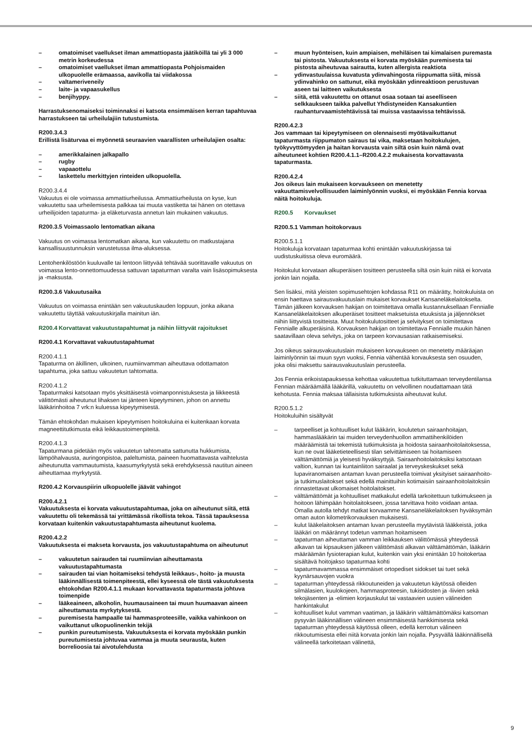– omatoimiset vaellukset ilman ammattiopasta jäätiköillä tai yli 3 000 metrin korkeudessa
– omatoimiset vaellukset ilman ammattiopasta Pohjoismaiden ulkopuolelle erämaassa, aavikolla tai viidakossa
– valtameriveneily
– laite- ja vapaasukellus
– benjihyppy.
Harrastuksenomaiseksi toiminnaksi ei katsota ensimmäisen kerran tapahtuvaa harrastukseen tai urheilulajiin tutustumista.
R200.3.4.3
Erillistä lisäturvaa ei myönnetä seuraavien vaarallisten urheilulajien osalta:
– amerikkalainen jalkapallo
– rugby
– vapaaottelu
– laskettelu merkittyjen rinteiden ulkopuolella.
R200.3.4.4
Vakuutus ei ole voimassa ammattiurheilussa. Ammattiurheilusta on kyse, kun vakuutettu saa urheilemisesta palkkaa tai muuta vastiketta tai hänen on otettava urheilijoiden tapaturma- ja eläketurvasta annetun lain mukainen vakuutus.
R200.3.5 Voimassaolo lentomatkan aikana
Vakuutus on voimassa lentomatkan aikana, kun vakuutettu on matkustajana kansallisuustunnuksin varustetussa ilma-aluksessa.
Lentohenkilöstöön kuuluvalle tai lentoon liittyvää tehtävää suorittavalle vakuutus on voimassa lento-onnettomuudessa sattuvan tapaturman varalta vain lisäsopimuksesta ja -maksusta.
R200.3.6 Vakuutusaika
Vakuutus on voimassa enintään sen vakuutuskauden loppuun, jonka aikana vakuutettu täyttää vakuutuskirjalla mainitun iän.
R200.4 Korvattavat vakuutustapahtumat ja näihin liittyvät rajoitukset
R200.4.1 Korvattavat vakuutustapahtumat
R200.4.1.1
Tapaturma on äkillinen, ulkoinen, ruumiinvamman aiheuttava odottamaton tapahtuma, joka sattuu vakuutetun tahtomatta.
R200.4.1.2
Tapaturmaksi katsotaan myös yksittäisestä voimanponnistuksesta ja liikkeestä välittömästi aiheutunut lihaksen tai jänteen kipeytyminen, johon on annettu lääkärinhoitoa 7 vrk:n kuluessa kipeytymisestä.
Tämän ehtokohdan mukaisen kipeytymisen hoitokuluina ei kuitenkaan korvata magneettitutkimusta eikä leikkaustoimenpiteitä.
R200.4.1.3
Tapaturmana pidetään myös vakuutetun tahtomatta sattunutta hukkumista, lämpöhalvausta, auringonpistoa, paleltumista, paineen huomattavasta vaihtelusta aiheutunutta vammautumista, kaasumyrkytystä sekä erehdyksessä nautitun aineen aiheuttamaa myrkytystä.
R200.4.2 Korvauspiirin ulkopuolelle jäävät vahingot
R200.4.2.1
Vakuutuksesta ei korvata vakuutustapahtumaa, joka on aiheutunut siitä, että vakuutettu oli tekemässä tai yrittämässä rikollista tekoa. Tässä tapauksessa korvataan kuitenkin vakuutustapahtumasta aiheutunut kuolema.
R200.4.2.2
Vakuutuksesta ei makseta korvausta, jos vakuutustapahtuma on aiheutunut
– vakuutetun sairauden tai ruumiinvian aiheuttamasta vakuutustapahtumasta
– sairauden tai vian hoitamiseksi tehdystä leikkaus-, hoito- ja muusta lääkinnällisestä toimenpiteestä, ellei kyseessä ole tästä vakuutuksesta ehtokohdan R200.4.1.1 mukaan korvattavasta tapaturmasta johtuva toimenpide
– lääkeaineen, alkoholin, huumausaineen tai muun huumaavan aineen aiheuttamasta myrkytyksestä.
– puremisesta hampaalle tai hammasproteesille, vaikka vahinkoon on vaikuttanut ulkopuolinenkin tekijä
– punkin pureutumisesta. Vakuutuksesta ei korvata myöskään punkin pureutumisesta johtuvaa vammaa ja muuta seurausta, kuten borrelioosia tai aivotulehdusta
– muun hyönteisen, kuin ampiaisen, mehiläisen tai kimalaisen puremasta tai pistosta. Vakuutuksesta ei korvata myöskään puremisesta tai pistosta aiheutuvaa sairautta, kuten allergista reaktiota
– ydinvastuulaissa kuvatusta ydinvahingosta riippumatta siitä, missä ydinvahinko on sattunut, eikä myöskään ydinreaktioon perustuvan aseen tai laitteen vaikutuksesta
– siitä, että vakuutettu on ottanut osaa sotaan tai aseelliseen selkkaukseen taikka palvellut Yhdistyneiden Kansakuntien rauhanturvaamistehtävissä tai muissa vastaavissa tehtävissä.
R200.4.2.3
Jos vammaan tai kipeytymiseen on olennaisesti myötävaikuttanut tapaturmasta riippumaton sairaus tai vika, maksetaan hoitokulujen, työkyvyttömyyden ja haitan korvausta vain siltä osin kuin nämä ovat aiheutuneet kohtien R200.4.1.1–R200.4.2.2 mukaisesta korvattavasta tapaturmasta.
R200.4.2.4
Jos oikeus lain mukaiseen korvaukseen on menetetty vakuuttamisvelvollisuuden laiminlyönnin vuoksi, ei myöskään Fennia korvaa näitä hoitokuluja.
R200.5 Korvaukset
R200.5.1 Vamman hoitokorvaus
R200.5.1.1
Hoitokuluja korvataan tapaturmaa kohti enintään vakuutuskirjassa tai uudistuskuitissa oleva euromäärä.
Hoitokulut korvataan alkuperäisen tositteen perusteella siltä osin kuin niitä ei korvata jonkin lain nojalla.
Sen lisäksi, mitä yleisten sopimusehtojen kohdassa R11 on määrätty, hoitokuluista on ensin haettava sairausvakuutuslain mukaiset korvaukset Kansaneläkelaitokselta. Tämän jälkeen korvauksen hakijan on toimitettava omalla kustannuksellaan Fennialle Kansaneläkelaitoksen alkuperäiset tositteet maksetuista etuuksista ja jäljennökset niihin liittyvistä tositteista. Muut hoitokulutositteet ja selvitykset on toimitettava Fennialle alkuperäisinä. Korvauksen hakijan on toimitettava Fennialle muukin hänen saatavillaan oleva selvitys, joka on tarpeen korvausasian ratkaisemiseksi.
Jos oikeus sairausvakuutuslain mukaiseen korvaukseen on menetetty määräajan laiminlyönnin tai muun syyn vuoksi, Fennia vähentää korvauksesta sen osuuden, joka olisi maksettu sairausvakuutuslain perusteella.
Jos Fennia erikoistapauksessa kehottaa vakuutettua tutkituttamaan terveydentilansa Fennian määräämällä lääkärillä, vakuutettu on velvollinen noudattamaan tätä kehotusta. Fennia maksaa tällaisista tutkimuksista aiheutuvat kulut.
R200.5.1.2
Hoitokuluihin sisältyvät
– tarpeelliset ja kohtuulliset kulut lääkärin, koulutetun sairaanhoitajan, hammaslääkärin tai muiden terveydenhuollon ammattihenkilöiden määräämistä tai tekemistä tutkimuksista ja hoidosta sairaanhoitolaitoksessa, kun ne ovat lääketieteellisesti tilan selvittämiseen tai hoitamiseen välttämättömiä ja yleisesti hyväksyttyjä. Sairaanhoitolaitoksiksi katsotaan valtion, kunnan tai kuntainliiton sairaalat ja terveyskeskukset sekä lupaviranomaisen antaman luvan perusteella toimivat yksityiset sairaanhoito- ja tutkimuslaitokset sekä edellä mainittuihin kotimaisiin sairaanhoitolaitoksiin rinnastettavat ulkomaiset hoitolaitokset.
– välttämättömät ja kohtuulliset matkakulut edellä tarkoitettuun tutkimukseen ja hoitoon lähimpään hoitolaitokseen, jossa tarvittava hoito voidaan antaa. Omalla autolla tehdyt matkat korvaamme Kansaneläkelaitoksen hyväksymän oman auton kilometrikorvauksen mukaisesti.
– kulut lääkelaitoksen antaman luvan perusteella myytävistä lääkkeistä, jotka lääkäri on määrännyt todetun vamman hoitamiseen
– tapaturman aiheuttaman vamman leikkauksen välittömässä yhteydessä alkavan tai kipsauksen jälkeen välittömästi alkavan välttämättömän, lääkärin määräämän fysioterapian kulut, kuitenkin vain yksi enintään 10 hoitokertaa sisältävä hoitojakso tapaturmaa kohti
– tapaturmavammassa ensimmäiset ortopediset sidokset tai tuet sekä kyynärsauvojen vuokra
– tapaturman yhteydessä rikkoutuneiden ja vakuutetun käytössä olleiden silmälasien, kuulokojeen, hammasproteesin, tukisidosten ja -liivien sekä tekojäsenten ja -elimien korjauskulut tai vastaavien uusien välineiden hankintakulut
– kohtuulliset kulut vamman vaatiman, ja lääkärin välttämättömäksi katsoman pysyvän lääkinnällisen välineen ensimmäisestä hankkimisesta sekä tapaturman yhteydessä käytössä olleen, edellä kerrotun välineen rikkoutumisesta ellei niitä korvata jonkin lain nojalla. Pysyvällä lääkinnällisellä välineellä tarkoitetaan välinettä,
9